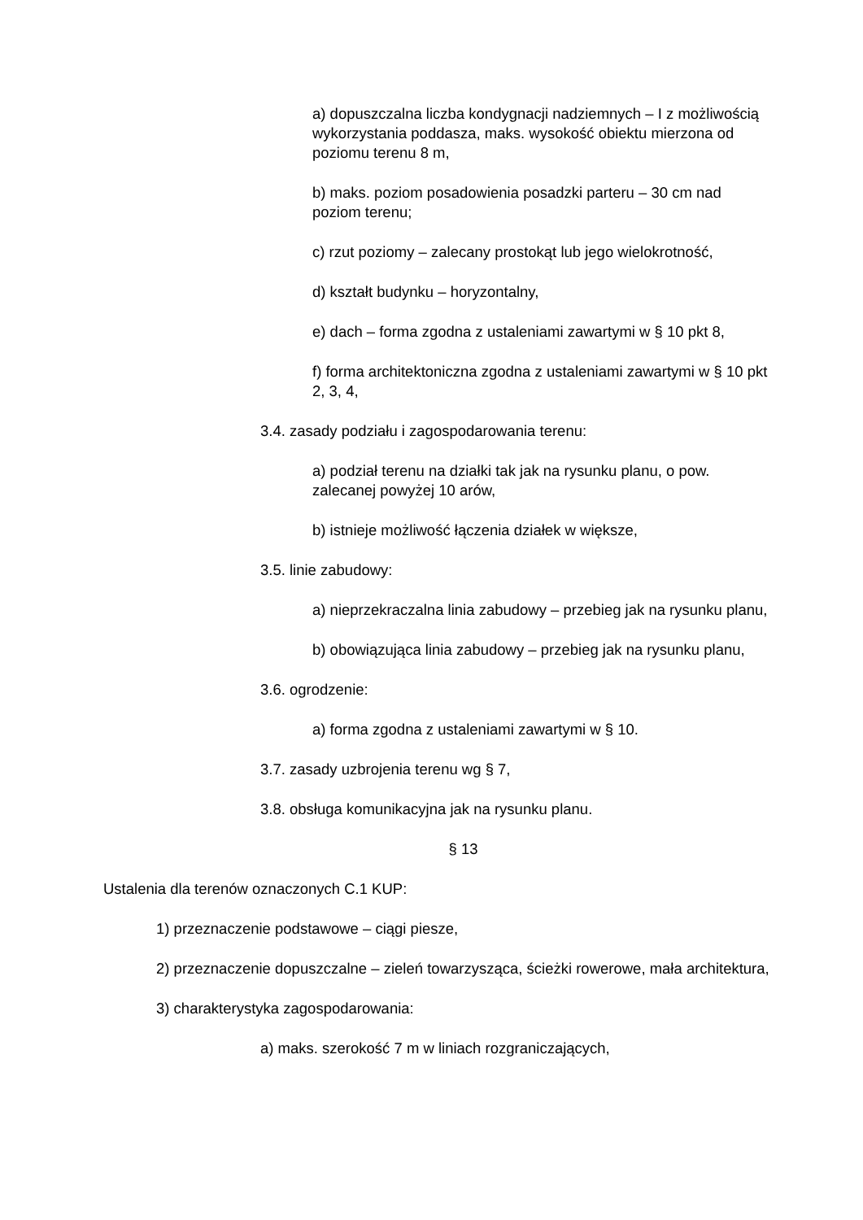a) dopuszczalna liczba kondygnacji nadziemnych – I z możliwością wykorzystania poddasza, maks. wysokość obiektu mierzona od poziomu terenu 8 m,
b) maks. poziom posadowienia posadzki parteru – 30 cm nad poziom terenu;
c) rzut poziomy – zalecany prostokąt lub jego wielokrotność,
d) kształt budynku – horyzontalny,
e) dach – forma zgodna z ustaleniami zawartymi w § 10 pkt 8,
f) forma architektoniczna zgodna z ustaleniami zawartymi w § 10 pkt 2, 3, 4,
3.4. zasady podziału i zagospodarowania terenu:
a) podział terenu na działki tak jak na rysunku planu, o pow. zalecanej powyżej 10 arów,
b) istnieje możliwość łączenia działek w większe,
3.5. linie zabudowy:
a) nieprzekraczalna linia zabudowy – przebieg jak na rysunku planu,
b) obowiązująca linia zabudowy – przebieg jak na rysunku planu,
3.6. ogrodzenie:
a) forma zgodna z ustaleniami zawartymi w § 10.
3.7. zasady uzbrojenia terenu wg § 7,
3.8. obsługa komunikacyjna jak na rysunku planu.
§ 13
Ustalenia dla terenów oznaczonych C.1 KUP:
1) przeznaczenie podstawowe – ciągi piesze,
2) przeznaczenie dopuszczalne – zieleń towarzysząca, ścieżki rowerowe, mała architektura,
3) charakterystyka zagospodarowania:
a) maks. szerokość 7 m w liniach rozgraniczających,